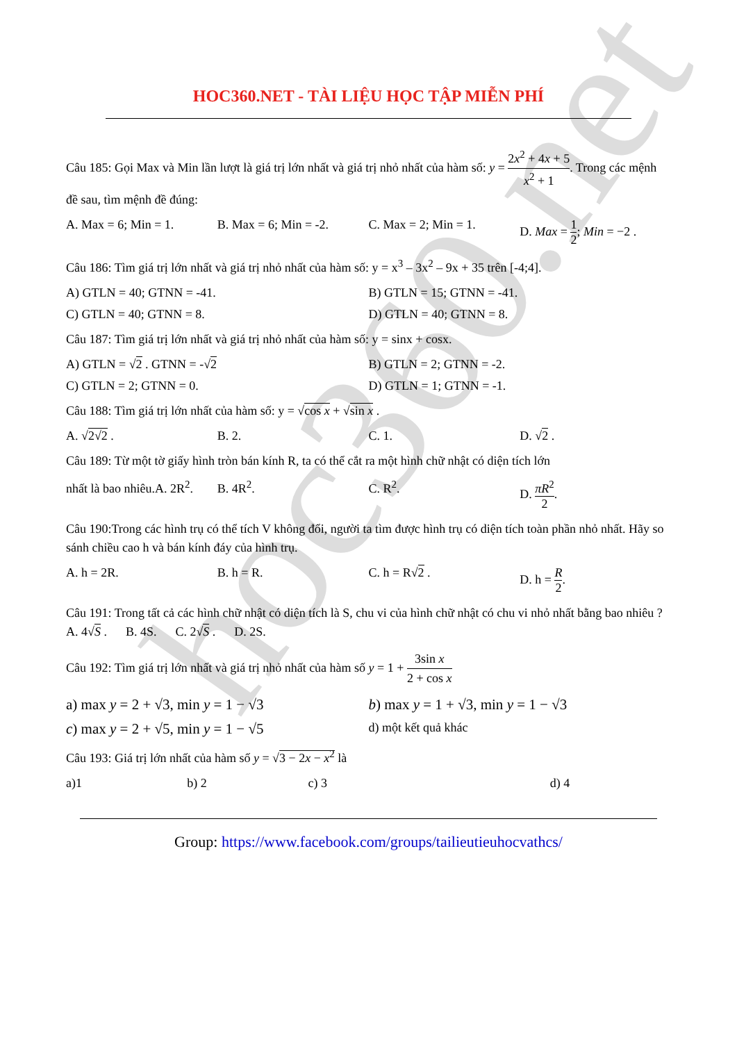hoc360.net
HOC360.NET - TÀI LIỆU HỌC TẬP MIỄN PHÍ
Câu 185: Gọi Max và Min lần lượt là giá trị lớn nhất và giá trị nhỏ nhất của hàm số: y = 2x<sup>2</sup> + 4x + 5 x<sup>2</sup> + 1. Trong các mệnh đề sau, tìm mệnh đề đúng:
A. Max = 6; Min = 1. B. Max = 6; Min = -2. C. Max = 2; Min = 1. D. Max = 1 2; Min = −2 .
Câu 186: Tìm giá trị lớn nhất và giá trị nhỏ nhất của hàm số: y = x<sup>3</sup> – 3x<sup>2</sup> – 9x + 35 trên [-4;4].
A) GTLN = 40; GTNN = -41. B) GTLN = 15; GTNN = -41.
C) GTLN = 40; GTNN = 8. D) GTLN = 40; GTNN = 8.
Câu 187: Tìm giá trị lớn nhất và giá trị nhỏ nhất của hàm số: y = sinx + cosx.
A) GTLN = √2 . GTNN = -√2 B) GTLN = 2; GTNN = -2.
C) GTLN = 2; GTNN = 0. D) GTLN = 1; GTNN = -1.
Câu 188: Tìm giá trị lớn nhất của hàm số: y = √cos x + √sin x .
A. √2√2 . B. 2. C. 1. D. √2 .
Câu 189: Từ một tờ giấy hình tròn bán kính R, ta có thể cắt ra một hình chữ nhật có diện tích lớn
nhất là bao nhiêu.A. 2R<sup>2</sup>. B. 4R<sup>2</sup>. C. R<sup>2</sup>. D. πR<sup>2</sup> 2.
Câu 190:Trong các hình trụ có thể tích V không đổi, người ta tìm được hình trụ có diện tích toàn phần nhỏ nhất. Hãy so sánh chiều cao h và bán kính đáy của hình trụ.
A. h = 2R. B. h = R. C. h = R√2 . D. h = R 2.
Câu 191: Trong tất cả các hình chữ nhật có diện tích là S, chu vi của hình chữ nhật có chu vi nhỏ nhất bằng bao nhiêu ?A. 4√S . B. 4S. C. 2√S . D. 2S.
Câu 192: Tìm giá trị lớn nhất và giá trị nhỏ nhất của hàm số y = 1 + 3sin x 2 + cos x
a) max y = 2 + √3, min y = 1 − √3 b) max y = 1 + √3, min y = 1 − √3
c) max y = 2 + √5, min y = 1 − √5 d) một kết quả khác
Câu 193: Giá trị lớn nhất của hàm số y = √3 − 2x − x<sup>2</sup> là
a)1 b) 2 c) 3 d) 4
Group: https://www.facebook.com/groups/tailieutieuhocvathcs/